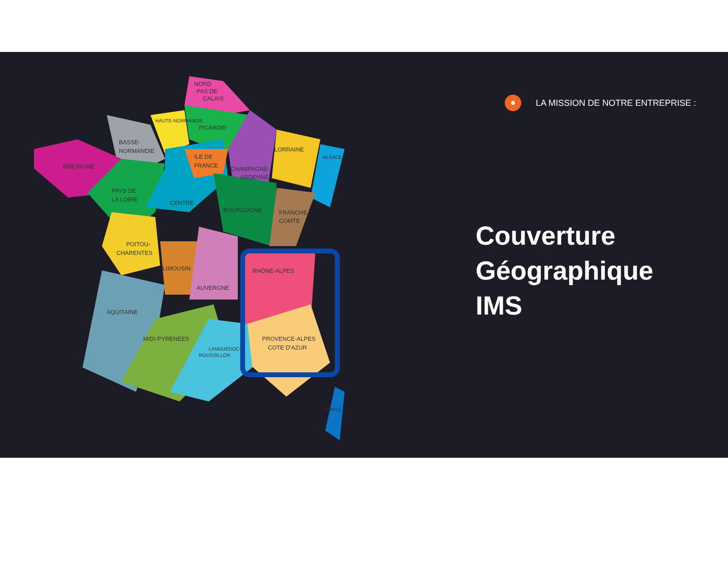NORD
PAS DE
CALAIS
HAUTE-NORMANDIE
PICARDIE
BASSE-
NORMANDIE
BRETAGNE
ILE DE
FRANCE
LORRAINE
ALSACE
CHAMPAGNE-
ARDENNE
PAYS DE
LA LOIRE
CENTRE
BOURGOGNE
FRANCHE-
COMTE
POITOU-
CHARENTES
LIMOUSIN
RHÔNE-ALPES
AUVERGNE
AQUITAINE
MIDI-PYRENEES
LANGUEDOC-
ROUSSILLON
PROVENCE-ALPES
COTE D'AZUR
CORSE
LA MISSION DE NOTRE ENTREPRISE :
Couverture
Géographique
IMS